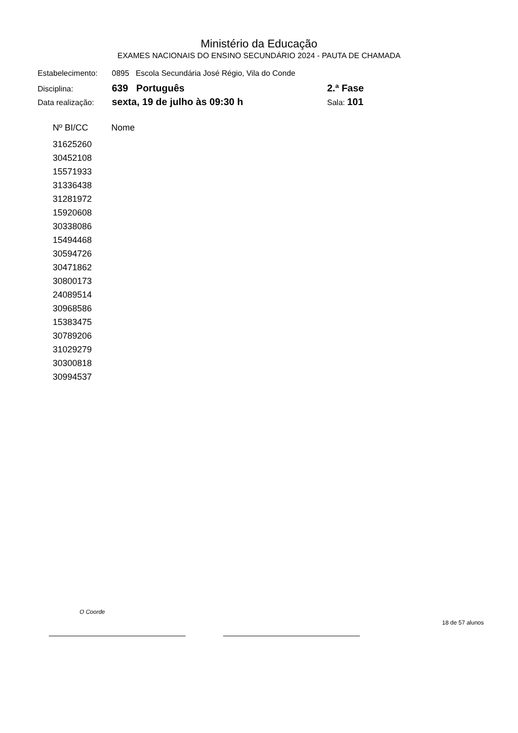Ministério da Educação
EXAMES NACIONAIS DO ENSINO SECUNDÁRIO 2024 - PAUTA DE CHAMADA
| Estabelecimento: | 0895 Escola Secundária José Régio, Vila do Conde | |
| Disciplina: | 639 Português | 2.ª Fase |
| Data realização: | sexta, 19 de julho às 09:30 h | Sala: 101 |
| Nº BI/CC | Nome |
| --- | --- |
| 31625260 | |
| 30452108 | |
| 15571933 | |
| 31336438 | |
| 31281972 | |
| 15920608 | |
| 30338086 | |
| 15494468 | |
| 30594726 | |
| 30471862 | |
| 30800173 | |
| 24089514 | |
| 30968586 | |
| 15383475 | |
| 30789206 | |
| 31029279 | |
| 30300818 | |
| 30994537 | |
O Coorde
18 de 57 alunos